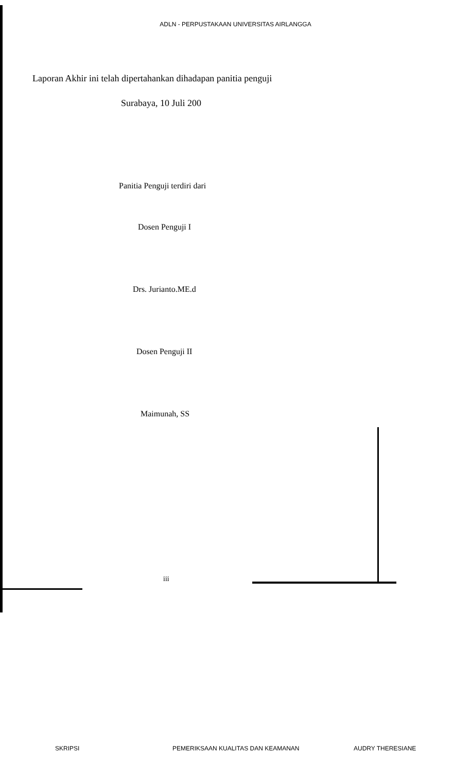ADLN - PERPUSTAKAAN UNIVERSITAS AIRLANGGA
Laporan Akhir ini telah dipertahankan dihadapan panitia penguji
Surabaya, 10 Juli 200
Panitia Penguji terdiri dari
Dosen Penguji I
Drs. Jurianto.ME.d
Dosen Penguji II
Maimunah, SS
iii
SKRIPSI
PEMERIKSAAN KUALITAS DAN KEAMANAN
AUDRY THERESIANE